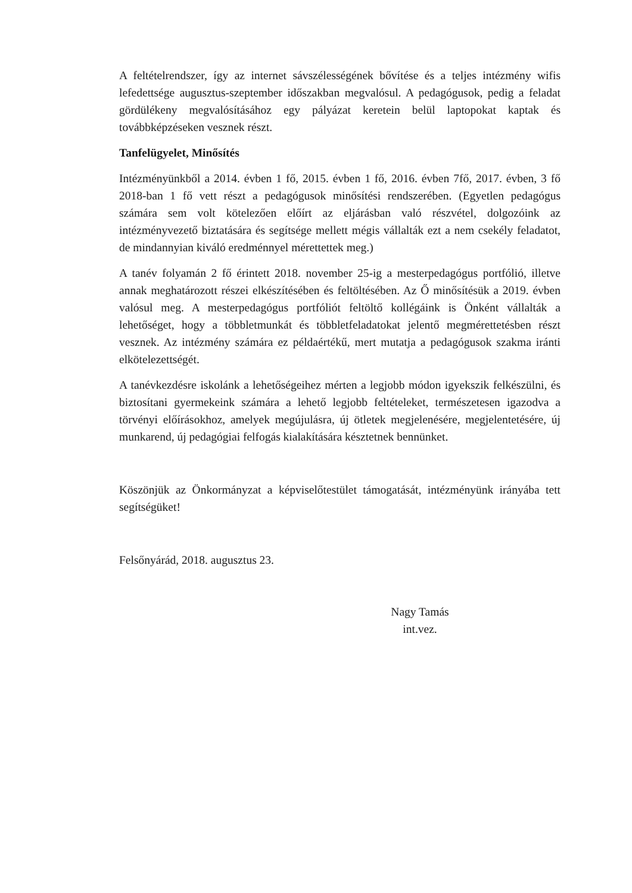A feltételrendszer, így az internet sávszélességének bővítése és a teljes intézmény wifis lefedettsége augusztus-szeptember időszakban megvalósul. A pedagógusok, pedig a feladat gördülékeny megvalósításához egy pályázat keretein belül laptopokat kaptak és továbbképzéseken vesznek részt.
Tanfelügyelet, Minősítés
Intézményünkből a 2014. évben 1 fő, 2015. évben 1 fő, 2016. évben 7fő, 2017. évben, 3 fő 2018-ban 1 fő vett részt a pedagógusok minősítési rendszerében. (Egyetlen pedagógus számára sem volt kötelezően előírt az eljárásban való részvétel, dolgozóink az intézményvezető biztatására és segítsége mellett mégis vállalták ezt a nem csekély feladatot, de mindannyian kiváló eredménnyel mérettettek meg.)
A tanév folyamán 2 fő érintett 2018. november 25-ig a mesterpedagógus portfólió, illetve annak meghatározott részei elkészítésében és feltöltésében. Az Ő minősítésük a 2019. évben valósul meg. A mesterpedagógus portfóliót feltöltő kollégáink is Önként vállalták a lehetőséget, hogy a többletmunkát és többletfeladatokat jelentő megmérettetésben részt vesznek. Az intézmény számára ez példaértékű, mert mutatja a pedagógusok szakma iránti elkötelezettségét.
A tanévkezdésre iskolánk a lehetőségeihez mérten a legjobb módon igyekszik felkészülni, és biztosítani gyermekeink számára a lehető legjobb feltételeket, természetesen igazodva a törvényi előírásokhoz, amelyek megújulásra, új ötletek megjelenésére, megjelentetésére, új munkarend, új pedagógiai felfogás kialakítására késztetnek bennünket.
Köszönjük az Önkormányzat a képviselőtestület támogatását, intézményünk irányába tett segítségüket!
Felsőnyárád, 2018. augusztus 23.
Nagy Tamás
int.vez.